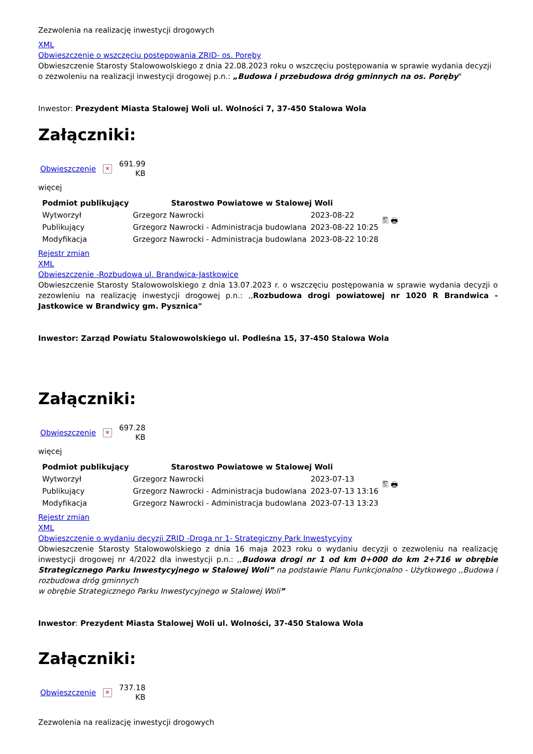Zezwolenia na realizację inwestycji drogowych
XML
Obwieszczenie o wszczęciu postępowania ZRID- os. Poręby
Obwieszczenie Starosty Stalowowolskiego z dnia 22.08.2023 roku o wszczęciu postępowania w sprawie wydania decyzji o zezwoleniu na realizacji inwestycji drogowej p.n.: „Budowa i przebudowa dróg gminnych na os. Poręby"
Inwestor: Prezydent Miasta Stalowej Woli ul. Wolności 7, 37-450 Stalowa Wola
Załączniki:
Obwieszczenie
✕
691.99
KB
więcej
| Podmiot publikujący | Starostwo Powiatowe w Stalowej Woli | | 🖺 🖶 |
| Wytworzył | Grzegorz Nawrocki | 2023-08-22 | |
| Publikujący | Grzegorz Nawrocki - Administracja budowlana | 2023-08-22 10:25 | |
| Modyfikacja | Grzegorz Nawrocki - Administracja budowlana | 2023-08-22 10:28 | |
Rejestr zmian
XML
Obwieszczenie -Rozbudowa ul. Brandwica-Jastkowice
Obwieszczenie Starosty Stalowowolskiego z dnia 13.07.2023 r. o wszczęciu postępowania w sprawie wydania decyzji o zezowleniu na realizację inwestycji drogowej p.n.: ,,Rozbudowa drogi powiatowej nr 1020 R Brandwica - Jastkowice w Brandwicy gm. Pysznica"
Inwestor: Zarząd Powiatu Stalowowolskiego ul. Podleśna 15, 37-450 Stalowa Wola
Załączniki:
Obwieszczenie
✕
697.28
KB
więcej
| Podmiot publikujący | Starostwo Powiatowe w Stalowej Woli | | 🖺 🖶 |
| Wytworzył | Grzegorz Nawrocki | 2023-07-13 | |
| Publikujący | Grzegorz Nawrocki - Administracja budowlana | 2023-07-13 13:16 | |
| Modyfikacja | Grzegorz Nawrocki - Administracja budowlana | 2023-07-13 13:23 | |
Rejestr zmian
XML
Obwieszczenie o wydaniu decyzji ZRID -Droga nr 1- Strategiczny Park Inwestycyjny
Obwieszczenie Starosty Stalowowolskiego z dnia 16 maja 2023 roku o wydaniu decyzji o zezwoleniu na realizację inwestycji drogowej nr 4/2022 dla inwestycji p.n.: ,,Budowa drogi nr 1 od km 0+000 do km 2+716 w obrębie Strategicznego Parku Inwestycyjnego w Stalowej Woli” na podstawie Planu Funkcjonalno - Użytkowego ,,Budowa i rozbudowa dróg gminnych
w obrębie Strategicznego Parku Inwestycyjnego w Stalowej Woli”
Inwestor: Prezydent Miasta Stalowej Woli ul. Wolności, 37-450 Stalowa Wola
Załączniki:
Obwieszczenie
✕
737.18
KB
Zezwolenia na realizację inwestycji drogowych